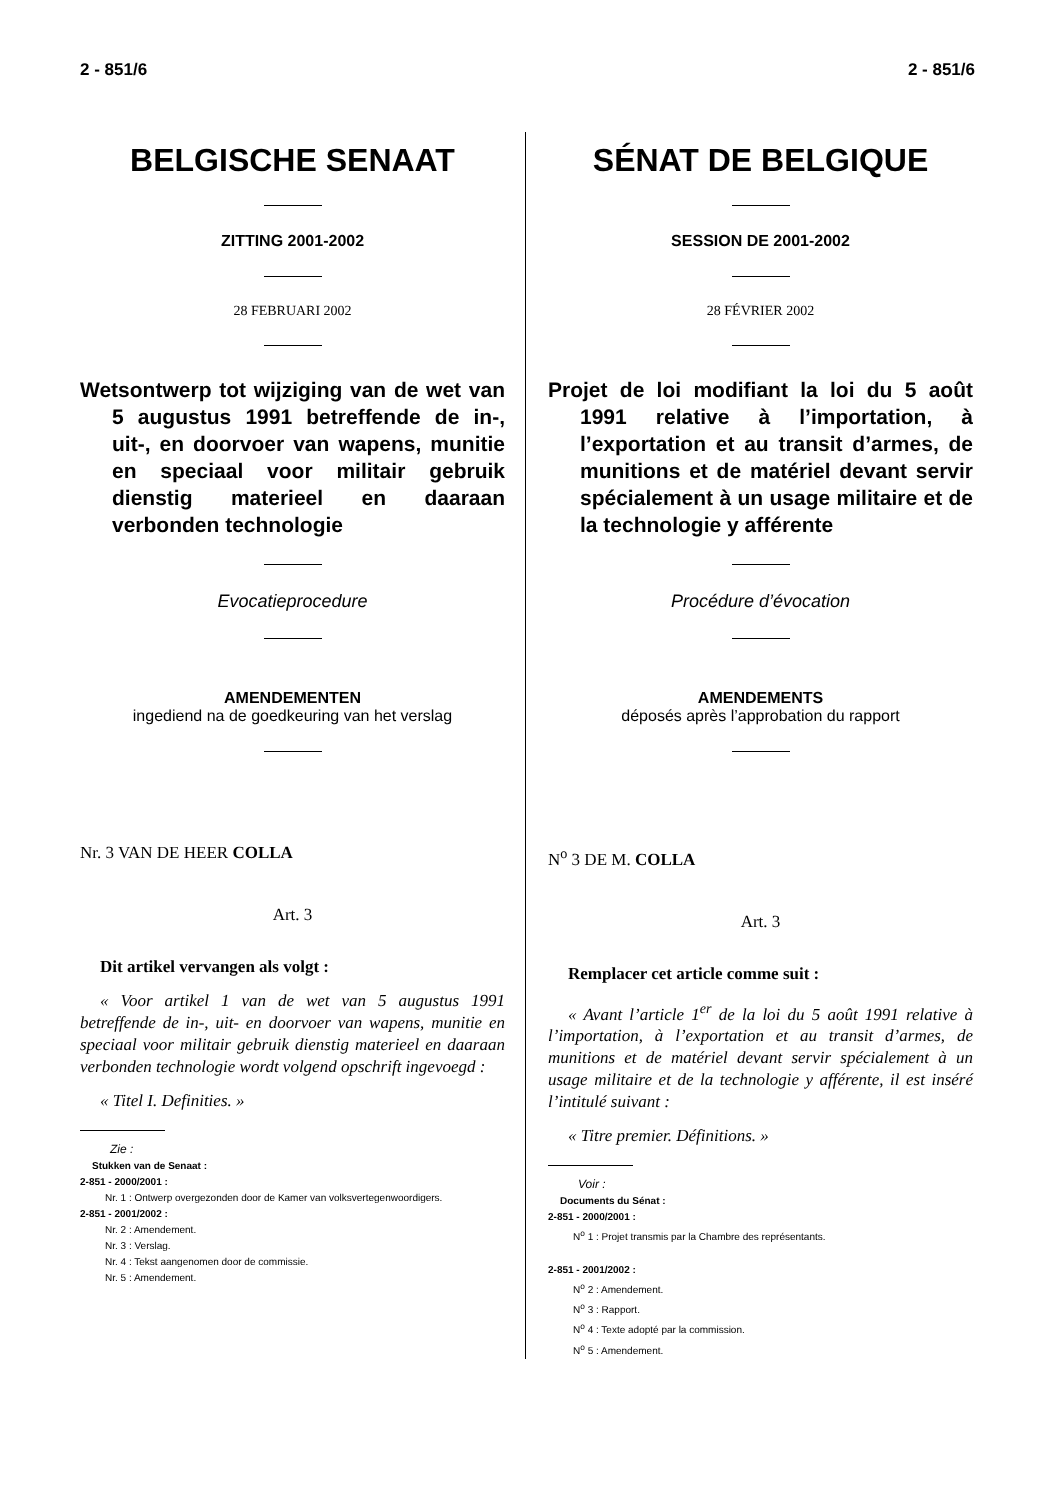2 - 851/6 2 - 851/6
BELGISCHE SENAAT
ZITTING 2001-2002
28 FEBRUARI 2002
Wetsontwerp tot wijziging van de wet van 5 augustus 1991 betreffende de in-, uit-, en doorvoer van wapens, munitie en speciaal voor militair gebruik dienstig materieel en daaraan verbonden technologie
Evocatieprocedure
AMENDEMENTEN
ingediend na de goedkeuring van het verslag
Nr. 3 VAN DE HEER COLLA
Art. 3
Dit artikel vervangen als volgt :
« Voor artikel 1 van de wet van 5 augustus 1991 betreffende de in-, uit- en doorvoer van wapens, munitie en speciaal voor militair gebruik dienstig materieel en daaraan verbonden technologie wordt volgend opschrift ingevoegd :
« Titel I. Definities. »
Zie :
Stukken van de Senaat :
2-851 - 2000/2001 :
Nr. 1 : Ontwerp overgezonden door de Kamer van volksvertegenwoordigers.
2-851 - 2001/2002 :
Nr. 2 : Amendement.
Nr. 3 : Verslag.
Nr. 4 : Tekst aangenomen door de commissie.
Nr. 5 : Amendement.
SÉNAT DE BELGIQUE
SESSION DE 2001-2002
28 FÉVRIER 2002
Projet de loi modifiant la loi du 5 août 1991 relative à l’importation, à l’exportation et au transit d’armes, de munitions et de matériel devant servir spécialement à un usage militaire et de la technologie y afférente
Procédure d’évocation
AMENDEMENTS
déposés après l’approbation du rapport
N<sup>o</sup> 3 DE M. COLLA
Art. 3
Remplacer cet article comme suit :
« Avant l’article 1<sup>er</sup> de la loi du 5 août 1991 relative à l’importation, à l’exportation et au transit d’armes, de munitions et de matériel devant servir spécialement à un usage militaire et de la technologie y afférente, il est inséré l’intitulé suivant :
« Titre premier. Définitions. »
Voir :
Documents du Sénat :
2-851 - 2000/2001 :
N<sup>o</sup> 1 : Projet transmis par la Chambre des représentants.
2-851 - 2001/2002 :
N<sup>o</sup> 2 : Amendement.
N<sup>o</sup> 3 : Rapport.
N<sup>o</sup> 4 : Texte adopté par la commission.
N<sup>o</sup> 5 : Amendement.